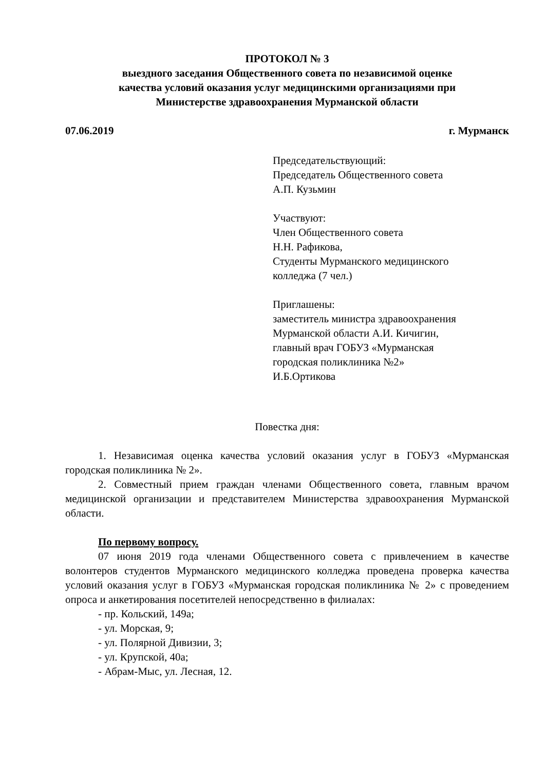ПРОТОКОЛ № 3
выездного заседания Общественного совета по независимой оценке
качества условий оказания услуг медицинскими организациями при
Министерстве здравоохранения Мурманской области
07.06.2019 г. Мурманск
Председательствующий:
Председатель Общественного совета
А.П. Кузьмин
Участвуют:
Член Общественного совета
Н.Н. Рафикова,
Студенты Мурманского медицинского
колледжа (7 чел.)
Приглашены:
заместитель министра здравоохранения
Мурманской области А.И. Кичигин,
главный врач ГОБУЗ «Мурманская
городская поликлиника №2»
И.Б.Ортикова
Повестка дня:
1. Независимая оценка качества условий оказания услуг в ГОБУЗ «Мурманская городская поликлиника № 2».
2. Совместный прием граждан членами Общественного совета, главным врачом медицинской организации и представителем Министерства здравоохранения Мурманской области.
По первому вопросу.
07 июня 2019 года членами Общественного совета с привлечением в качестве волонтеров студентов Мурманского медицинского колледжа проведена проверка качества условий оказания услуг в ГОБУЗ «Мурманская городская поликлиника № 2» с проведением опроса и анкетирования посетителей непосредственно в филиалах:
- пр. Кольский, 149а;
- ул. Морская, 9;
- ул. Полярной Дивизии, 3;
- ул. Крупской, 40а;
- Абрам-Мыс, ул. Лесная, 12.